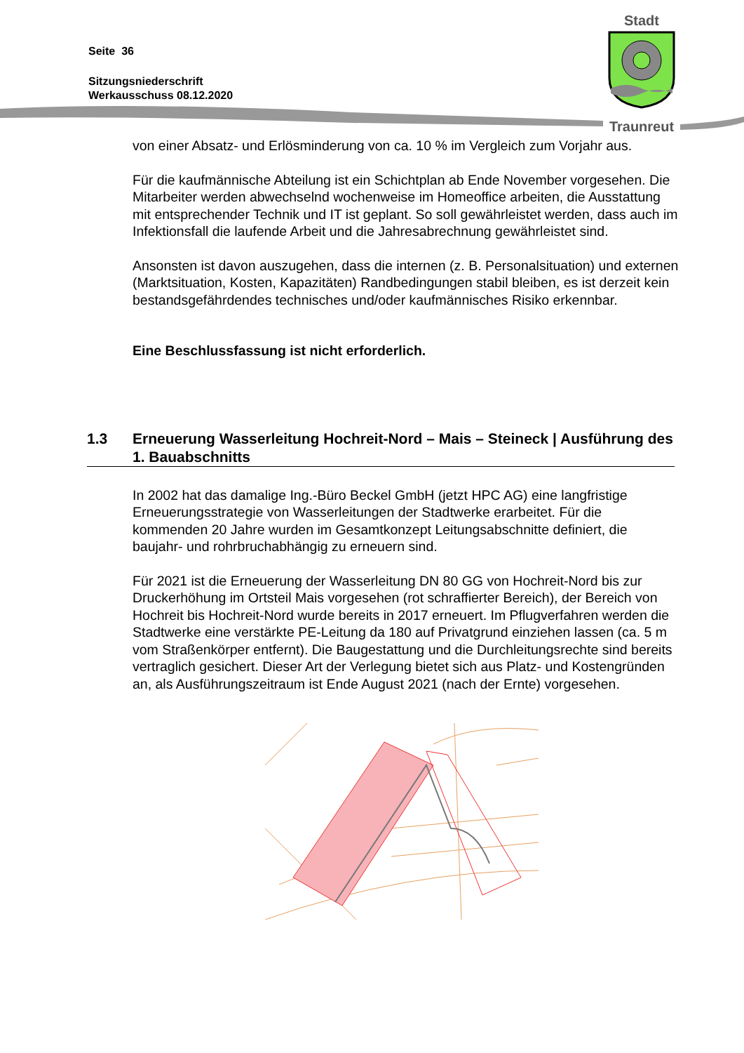Seite 36
Sitzungsniederschrift
Werkausschuss 08.12.2020
Stadt
Traunreut
von einer Absatz- und Erlösminderung von ca. 10 % im Vergleich zum Vorjahr aus.
Für die kaufmännische Abteilung ist ein Schichtplan ab Ende November vorgesehen. Die Mitarbeiter werden abwechselnd wochenweise im Homeoffice arbeiten, die Ausstattung mit entsprechender Technik und IT ist geplant. So soll gewährleistet werden, dass auch im Infektionsfall die laufende Arbeit und die Jahresabrechnung gewährleistet sind.
Ansonsten ist davon auszugehen, dass die internen (z. B. Personalsituation) und externen (Marktsituation, Kosten, Kapazitäten) Randbedingungen stabil bleiben, es ist derzeit kein bestandsgefährdendes technisches und/oder kaufmännisches Risiko erkennbar.
Eine Beschlussfassung ist nicht erforderlich.
1.3 Erneuerung Wasserleitung Hochreit-Nord – Mais – Steineck | Ausführung des 1. Bauabschnitts
In 2002 hat das damalige Ing.-Büro Beckel GmbH (jetzt HPC AG) eine langfristige Erneuerungsstrategie von Wasserleitungen der Stadtwerke erarbeitet. Für die kommenden 20 Jahre wurden im Gesamtkonzept Leitungsabschnitte definiert, die baujahr- und rohrbruchabhängig zu erneuern sind.
Für 2021 ist die Erneuerung der Wasserleitung DN 80 GG von Hochreit-Nord bis zur Druckerhöhung im Ortsteil Mais vorgesehen (rot schraffierter Bereich), der Bereich von Hochreit bis Hochreit-Nord wurde bereits in 2017 erneuert. Im Pflugverfahren werden die Stadtwerke eine verstärkte PE-Leitung da 180 auf Privatgrund einziehen lassen (ca. 5 m vom Straßenkörper entfernt). Die Baugestattung und die Durchleitungsrechte sind bereits vertraglich gesichert. Dieser Art der Verlegung bietet sich aus Platz- und Kostengründen an, als Ausführungszeitraum ist Ende August 2021 (nach der Ernte) vorgesehen.